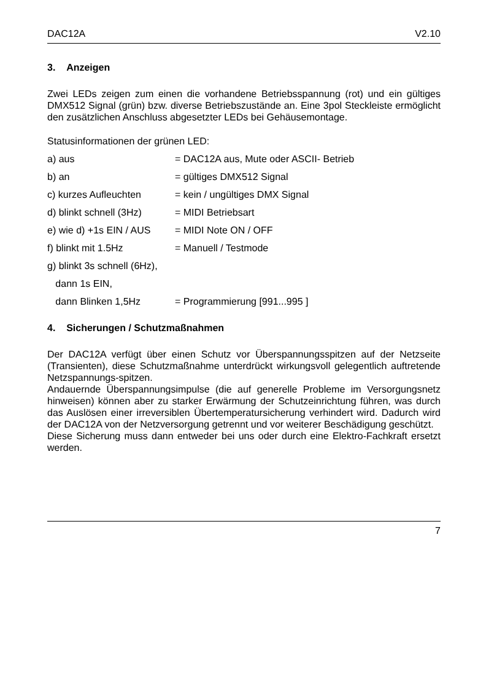DAC12A V2.10
3. Anzeigen
Zwei LEDs zeigen zum einen die vorhandene Betriebsspannung (rot) und ein gültiges DMX512 Signal (grün) bzw. diverse Betriebszustände an. Eine 3pol Steckleiste ermöglicht den zusätzlichen Anschluss abgesetzter LEDs bei Gehäusemontage.
Statusinformationen der grünen LED:
a) aus = DAC12A aus, Mute oder ASCII- Betrieb
b) an = gültiges DMX512 Signal
c) kurzes Aufleuchten = kein / ungültiges DMX Signal
d) blinkt schnell (3Hz) = MIDI Betriebsart
e) wie d) +1s EIN / AUS = MIDI Note ON / OFF
f) blinkt mit 1.5Hz = Manuell / Testmode
g) blinkt 3s schnell (6Hz),
dann 1s EIN,
dann Blinken 1,5Hz = Programmierung [991...995 ]
4. Sicherungen / Schutzmaßnahmen
Der DAC12A verfügt über einen Schutz vor Überspannungsspitzen auf der Netzseite (Transienten), diese Schutzmaßnahme unterdrückt wirkungsvoll gelegentlich auftretende Netzspannungs-spitzen.
Andauernde Überspannungsimpulse (die auf generelle Probleme im Versorgungsnetz hinweisen) können aber zu starker Erwärmung der Schutzeinrichtung führen, was durch das Auslösen einer irreversiblen Übertemperatursicherung verhindert wird. Dadurch wird der DAC12A von der Netzversorgung getrennt und vor weiterer Beschädigung geschützt.
Diese Sicherung muss dann entweder bei uns oder durch eine Elektro-Fachkraft ersetzt werden.
7